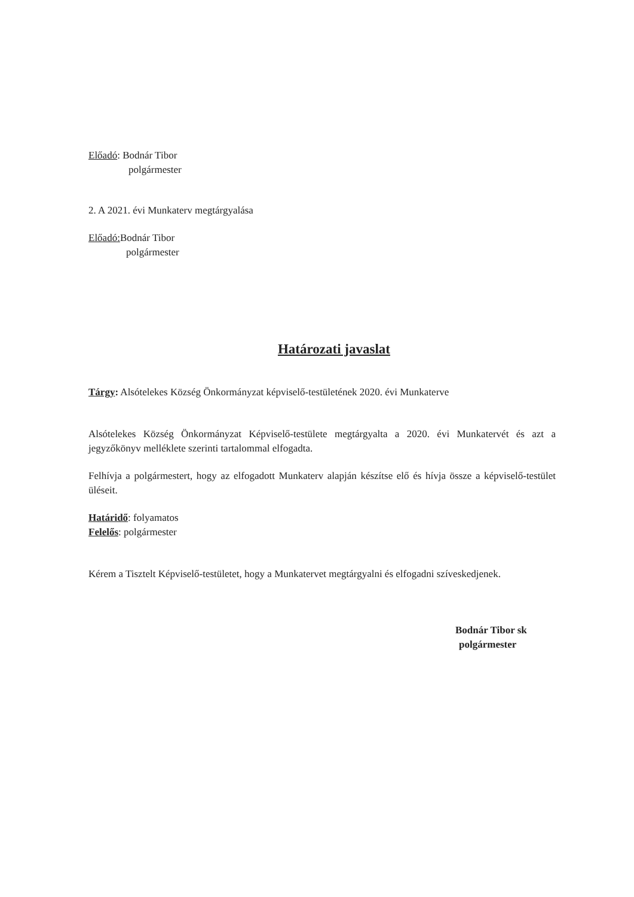Előadó: Bodnár Tibor
polgármester
2. A 2021. évi Munkaterv megtárgyalása
Előadó: Bodnár Tibor
polgármester
Határozati javaslat
Tárgy: Alsótelekes Község Önkormányzat képviselő-testületének 2020. évi Munkaterve
Alsótelekes Község Önkormányzat Képviselő-testülete megtárgyalta a 2020. évi Munkatervét és azt a jegyzőkönyv melléklete szerinti tartalommal elfogadta.
Felhívja a polgármestert, hogy az elfogadott Munkaterv alapján készítse elő és hívja össze a képviselő-testület üléseit.
Határidő: folyamatos
Felelős: polgármester
Kérem a Tisztelt Képviselő-testületet, hogy a Munkatervet megtárgyalni és elfogadni szíveskedjenek.
Bodnár Tibor sk
polgármester